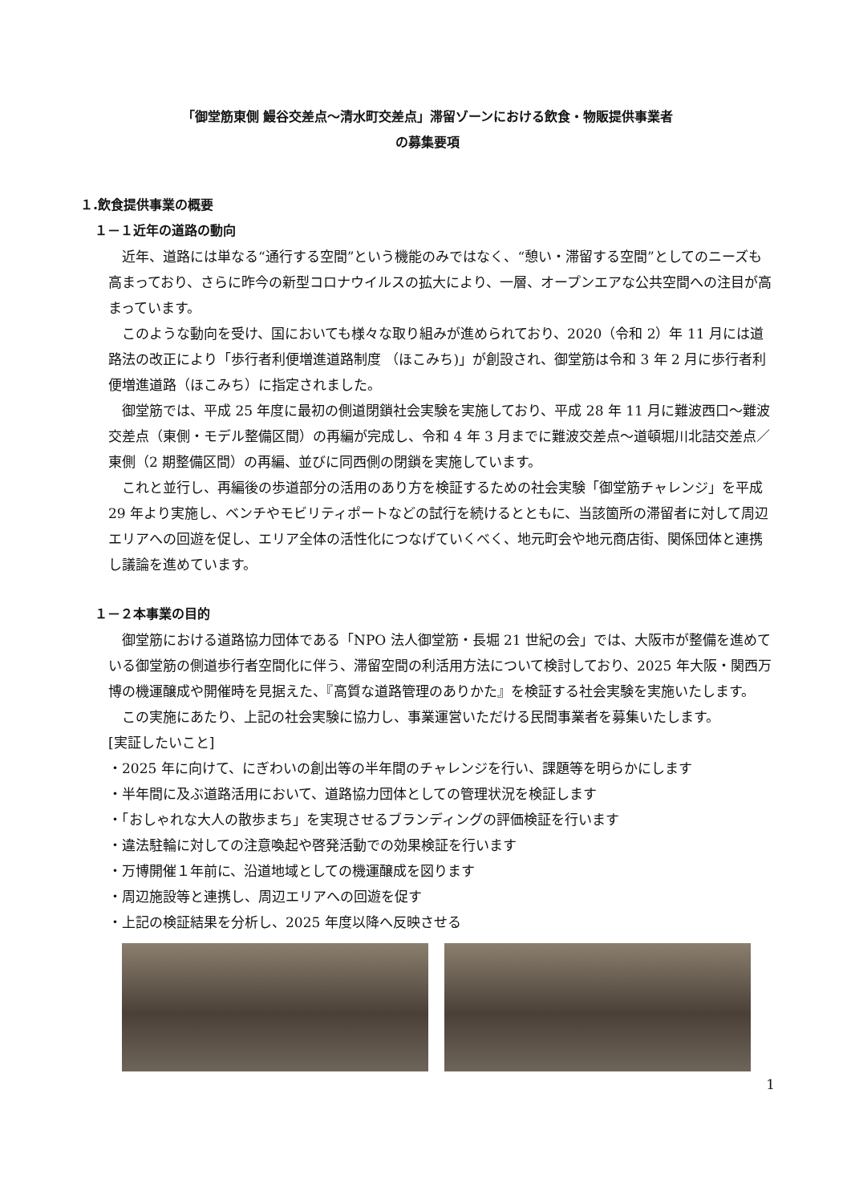「御堂筋東側 鰻谷交差点～清水町交差点」滞留ゾーンにおける飲食・物販提供事業者
の募集要項
１.飲食提供事業の概要
１－１近年の道路の動向
近年、道路には単なる“通行する空間”という機能のみではなく、“憩い・滞留する空間”としてのニーズも高まっており、さらに昨今の新型コロナウイルスの拡大により、一層、オープンエアな公共空間への注目が高まっています。
このような動向を受け、国においても様々な取り組みが進められており、2020（令和 2）年 11 月には道路法の改正により「歩行者利便増進道路制度 （ほこみち)」が創設され、御堂筋は令和 3 年 2 月に歩行者利便増進道路（ほこみち）に指定されました。
御堂筋では、平成 25 年度に最初の側道閉鎖社会実験を実施しており、平成 28 年 11 月に難波西口～難波交差点（東側・モデル整備区間）の再編が完成し、令和 4 年 3 月までに難波交差点～道頓堀川北詰交差点／東側（2 期整備区間）の再編、並びに同西側の閉鎖を実施しています。
これと並行し、再編後の歩道部分の活用のあり方を検証するための社会実験「御堂筋チャレンジ」を平成 29 年より実施し、ベンチやモビリティポートなどの試行を続けるとともに、当該箇所の滞留者に対して周辺エリアへの回遊を促し、エリア全体の活性化につなげていくべく、地元町会や地元商店街、関係団体と連携し議論を進めています。
１－２本事業の目的
御堂筋における道路協力団体である「NPO 法人御堂筋・長堀 21 世紀の会」では、大阪市が整備を進めている御堂筋の側道歩行者空間化に伴う、滞留空間の利活用方法について検討しており、2025 年大阪・関西万博の機運醸成や開催時を見据えた、『高質な道路管理のありかた』を検証する社会実験を実施いたします。
この実施にあたり、上記の社会実験に協力し、事業運営いただける民間事業者を募集いたします。
[実証したいこと]
・2025 年に向けて、にぎわいの創出等の半年間のチャレンジを行い、課題等を明らかにします
・半年間に及ぶ道路活用において、道路協力団体としての管理状況を検証します
・「おしゃれな大人の散歩まち」を実現させるブランディングの評価検証を行います
・違法駐輪に対しての注意喚起や啓発活動での効果検証を行います
・万博開催１年前に、沿道地域としての機運醸成を図ります
・周辺施設等と連携し、周辺エリアへの回遊を促す
・上記の検証結果を分析し、2025 年度以降へ反映させる
1